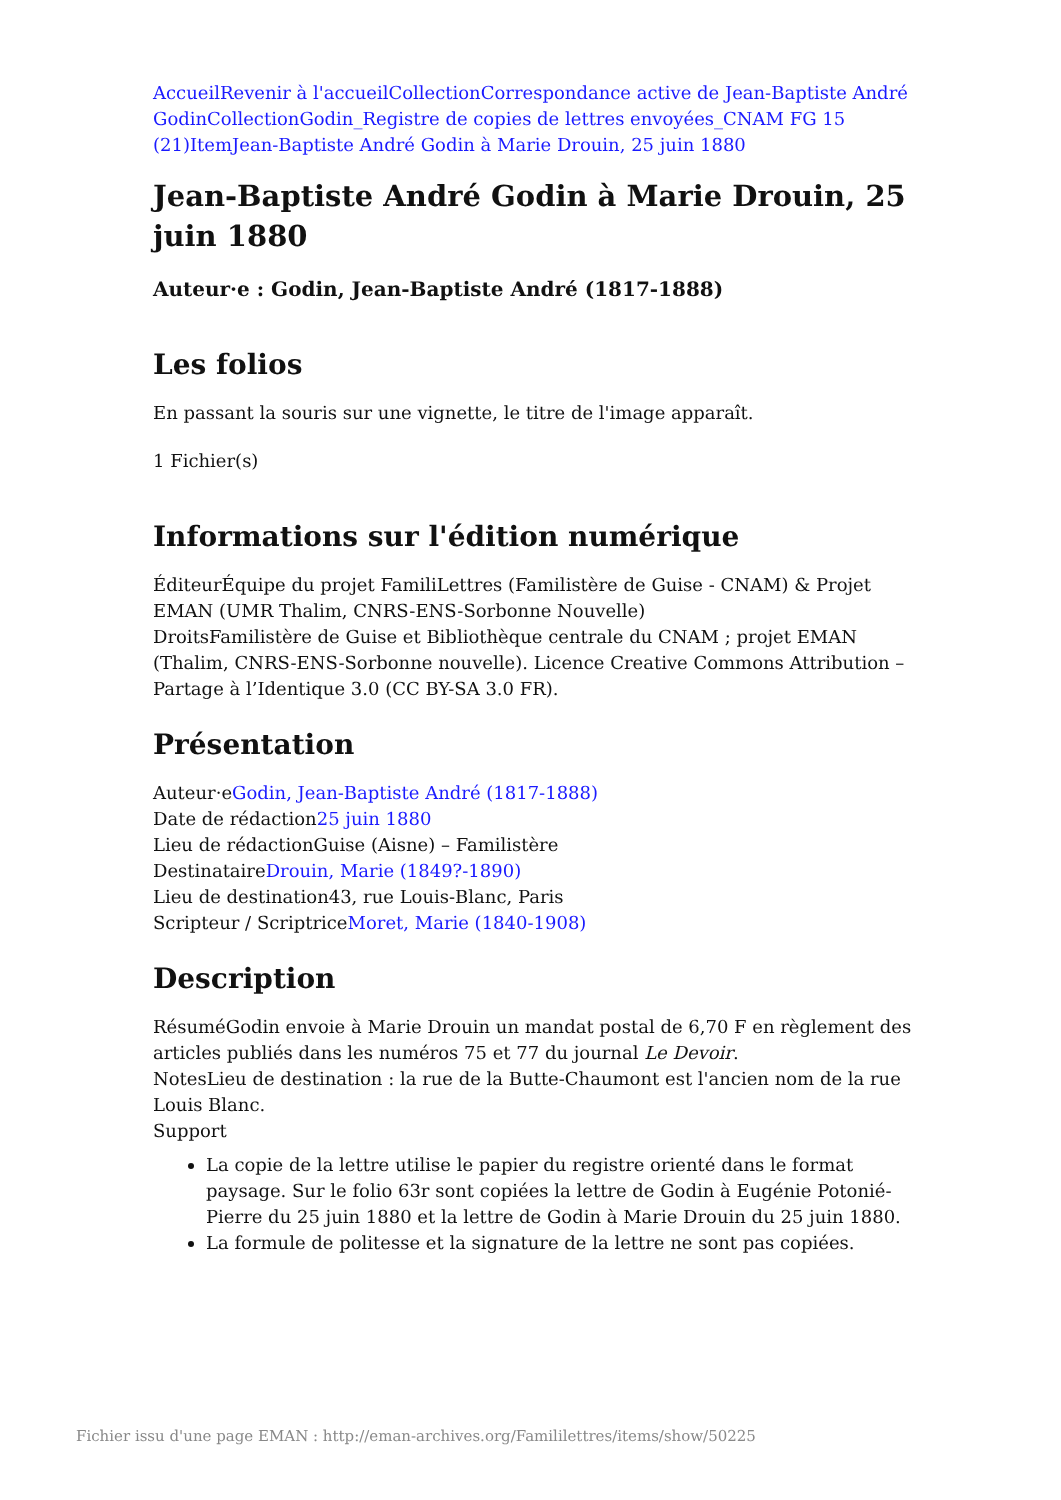Accueil Revenir à l'accueil Collection Correspondance active de Jean-Baptiste André Godin Collection Godin_Registre de copies de lettres envoyées_CNAM FG 15 (21) Item Jean-Baptiste André Godin à Marie Drouin, 25 juin 1880
Jean-Baptiste André Godin à Marie Drouin, 25 juin 1880
Auteur·e : Godin, Jean-Baptiste André (1817-1888)
Les folios
En passant la souris sur une vignette, le titre de l'image apparaît.
1 Fichier(s)
Informations sur l'édition numérique
ÉditeurÉquipe du projet FamiliLettres (Familistère de Guise - CNAM) & Projet EMAN (UMR Thalim, CNRS-ENS-Sorbonne Nouvelle)
DroitsFamilistère de Guise et Bibliothèque centrale du CNAM ; projet EMAN (Thalim, CNRS-ENS-Sorbonne nouvelle). Licence Creative Commons Attribution – Partage à l’Identique 3.0 (CC BY-SA 3.0 FR).
Présentation
Auteur·eGodin, Jean-Baptiste André (1817-1888)
Date de rédaction25 juin 1880
Lieu de rédactionGuise (Aisne) – Familistère
DestinataireDrouin, Marie (1849?-1890)
Lieu de destination43, rue Louis-Blanc, Paris
Scripteur / ScriptriceMoret, Marie (1840-1908)
Description
RésuméGodin envoie à Marie Drouin un mandat postal de 6,70 F en règlement des articles publiés dans les numéros 75 et 77 du journal Le Devoir.
NotesLieu de destination : la rue de la Butte-Chaumont est l'ancien nom de la rue Louis Blanc.
Support
La copie de la lettre utilise le papier du registre orienté dans le format paysage. Sur le folio 63r sont copiées la lettre de Godin à Eugénie Potonié-Pierre du 25 juin 1880 et la lettre de Godin à Marie Drouin du 25 juin 1880.
La formule de politesse et la signature de la lettre ne sont pas copiées.
Fichier issu d'une page EMAN : http://eman-archives.org/Famililettres/items/show/50225